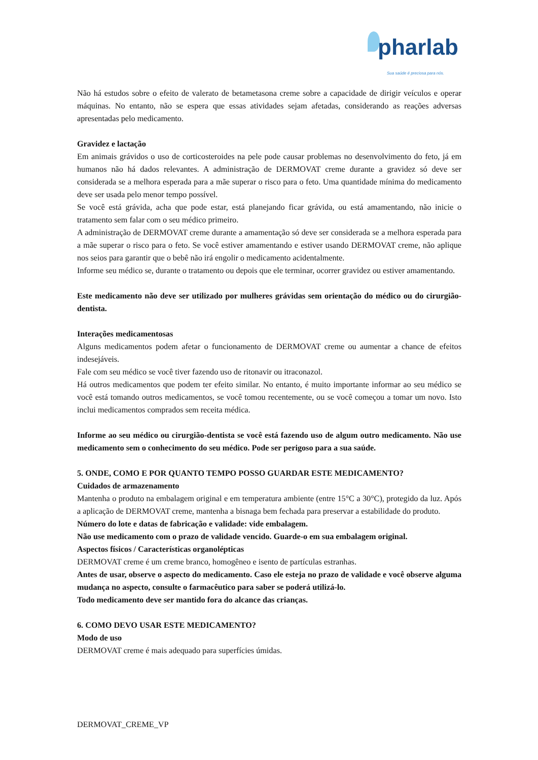pharlab
Sua saúde é preciosa para nós.
Não há estudos sobre o efeito de valerato de betametasona creme sobre a capacidade de dirigir veículos e operar máquinas. No entanto, não se espera que essas atividades sejam afetadas, considerando as reações adversas apresentadas pelo medicamento.
Gravidez e lactação
Em animais grávidos o uso de corticosteroides na pele pode causar problemas no desenvolvimento do feto, já em humanos não há dados relevantes. A administração de DERMOVAT creme durante a gravidez só deve ser considerada se a melhora esperada para a mãe superar o risco para o feto. Uma quantidade mínima do medicamento deve ser usada pelo menor tempo possível.
Se você está grávida, acha que pode estar, está planejando ficar grávida, ou está amamentando, não inicie o tratamento sem falar com o seu médico primeiro.
A administração de DERMOVAT creme durante a amamentação só deve ser considerada se a melhora esperada para a mãe superar o risco para o feto. Se você estiver amamentando e estiver usando DERMOVAT creme, não aplique nos seios para garantir que o bebê não irá engolir o medicamento acidentalmente.
Informe seu médico se, durante o tratamento ou depois que ele terminar, ocorrer gravidez ou estiver amamentando.
Este medicamento não deve ser utilizado por mulheres grávidas sem orientação do médico ou do cirurgião-dentista.
Interações medicamentosas
Alguns medicamentos podem afetar o funcionamento de DERMOVAT creme ou aumentar a chance de efeitos indesejáveis.
Fale com seu médico se você tiver fazendo uso de ritonavir ou itraconazol.
Há outros medicamentos que podem ter efeito similar. No entanto, é muito importante informar ao seu médico se você está tomando outros medicamentos, se você tomou recentemente, ou se você começou a tomar um novo. Isto inclui medicamentos comprados sem receita médica.
Informe ao seu médico ou cirurgião-dentista se você está fazendo uso de algum outro medicamento. Não use medicamento sem o conhecimento do seu médico. Pode ser perigoso para a sua saúde.
5. ONDE, COMO E POR QUANTO TEMPO POSSO GUARDAR ESTE MEDICAMENTO?
Cuidados de armazenamento
Mantenha o produto na embalagem original e em temperatura ambiente (entre 15°C a 30°C), protegido da luz. Após a aplicação de DERMOVAT creme, mantenha a bisnaga bem fechada para preservar a estabilidade do produto.
Número do lote e datas de fabricação e validade: vide embalagem.
Não use medicamento com o prazo de validade vencido. Guarde-o em sua embalagem original.
Aspectos físicos / Características organolépticas
DERMOVAT creme é um creme branco, homogêneo e isento de partículas estranhas.
Antes de usar, observe o aspecto do medicamento. Caso ele esteja no prazo de validade e você observe alguma mudança no aspecto, consulte o farmacêutico para saber se poderá utilizá-lo.
Todo medicamento deve ser mantido fora do alcance das crianças.
6. COMO DEVO USAR ESTE MEDICAMENTO?
Modo de uso
DERMOVAT creme é mais adequado para superfícies úmidas.
DERMOVAT_CREME_VP